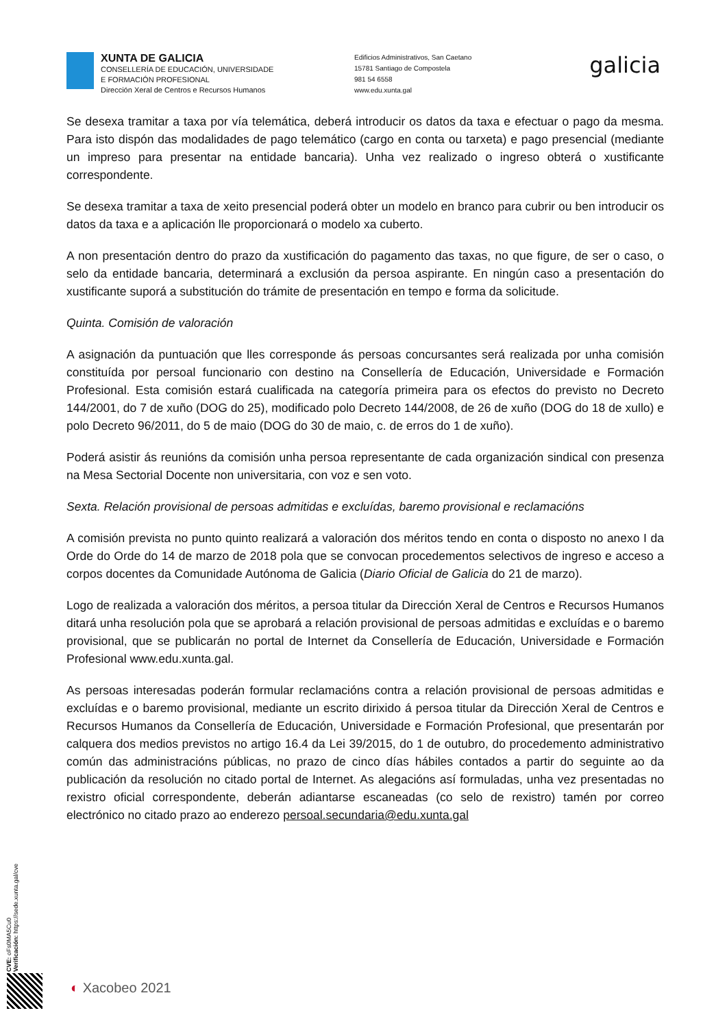XUNTA DE GALICIA
CONSELLERÍA DE EDUCACIÓN, UNIVERSIDADE
E FORMACIÓN PROFESIONAL
Dirección Xeral de Centros e Recursos Humanos
Edificios Administrativos, San Caetano
15781 Santiago de Compostela
981 54 6558
www.edu.xunta.gal
galicia
Se desexa tramitar a taxa por vía telemática, deberá introducir os datos da taxa e efectuar o pago da mesma. Para isto dispón das modalidades de pago telemático (cargo en conta ou tarxeta) e pago presencial (mediante un impreso para presentar na entidade bancaria). Unha vez realizado o ingreso obterá o xustificante correspondente.
Se desexa tramitar a taxa de xeito presencial poderá obter un modelo en branco para cubrir ou ben introducir os datos da taxa e a aplicación lle proporcionará o modelo xa cuberto.
A non presentación dentro do prazo da xustificación do pagamento das taxas, no que figure, de ser o caso, o selo da entidade bancaria, determinará a exclusión da persoa aspirante. En ningún caso a presentación do xustificante suporá a substitución do trámite de presentación en tempo e forma da solicitude.
Quinta. Comisión de valoración
A asignación da puntuación que lles corresponde ás persoas concursantes será realizada por unha comisión constituída por persoal funcionario con destino na Consellería de Educación, Universidade e Formación Profesional. Esta comisión estará cualificada na categoría primeira para os efectos do previsto no Decreto 144/2001, do 7 de xuño (DOG do 25), modificado polo Decreto 144/2008, de 26 de xuño (DOG do 18 de xullo) e polo Decreto 96/2011, do 5 de maio (DOG do 30 de maio, c. de erros do 1 de xuño).
Poderá asistir ás reunións da comisión unha persoa representante de cada organización sindical con presenza na Mesa Sectorial Docente non universitaria, con voz e sen voto.
Sexta. Relación provisional de persoas admitidas e excluídas, baremo provisional e reclamacións
A comisión prevista no punto quinto realizará a valoración dos méritos tendo en conta o disposto no anexo I da Orde do Orde do 14 de marzo de 2018 pola que se convocan procedementos selectivos de ingreso e acceso a corpos docentes da Comunidade Autónoma de Galicia (Diario Oficial de Galicia do 21 de marzo).
Logo de realizada a valoración dos méritos, a persoa titular da Dirección Xeral de Centros e Recursos Humanos ditará unha resolución pola que se aprobará a relación provisional de persoas admitidas e excluídas e o baremo provisional, que se publicarán no portal de Internet da Consellería de Educación, Universidade e Formación Profesional www.edu.xunta.gal.
As persoas interesadas poderán formular reclamacións contra a relación provisional de persoas admitidas e excluídas e o baremo provisional, mediante un escrito dirixido á persoa titular da Dirección Xeral de Centros e Recursos Humanos da Consellería de Educación, Universidade e Formación Profesional, que presentarán por calquera dos medios previstos no artigo 16.4 da Lei 39/2015, do 1 de outubro, do procedemento administrativo común das administracións públicas, no prazo de cinco días hábiles contados a partir do seguinte ao da publicación da resolución no citado portal de Internet. As alegacións así formuladas, unha vez presentadas no rexistro oficial correspondente, deberán adiantarse escaneadas (co selo de rexistro) tamén por correo electrónico no citado prazo ao enderezo persoal.secundaria@edu.xunta.gal
CVE: oFs0MA5Cu0
Verificación: https://sede.xunta.gal/cve
◐ Xacobeo 2021